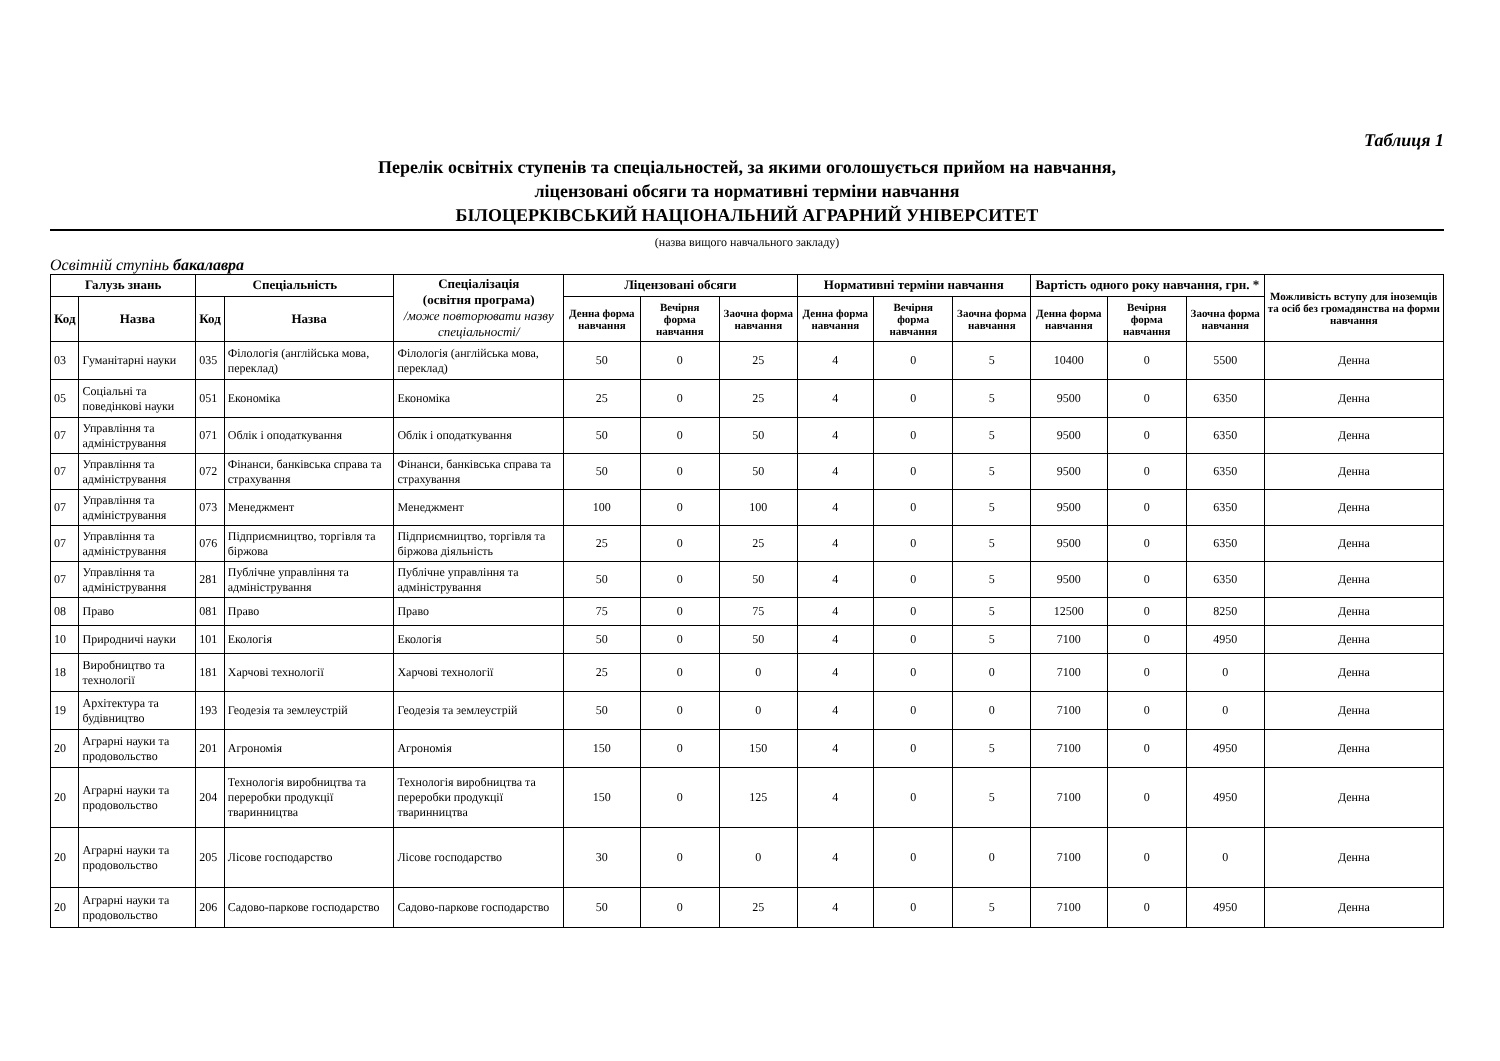Таблиця 1
Перелік освітніх ступенів та спеціальностей, за якими оголошується прийом на навчання,
ліцензовані обсяги та нормативні терміни навчання
БІЛОЦЕРКІВСЬКИЙ НАЦІОНАЛЬНИЙ АГРАРНИЙ УНІВЕРСИТЕТ
(назва вищого навчального закладу)
Освітній ступінь бакалавра
| Галузь знань | | Спеціальність | | Спеціалізація (освітня програма) /може повторювати назву спеціальності/ | Ліцензовані обсяги | | | Нормативні терміни навчання | | | Вартість одного року навчання, грн. * | | | Можливість вступу для іноземців та осіб без громадянства на форми навчання |
| --- | --- | --- | --- | --- | --- | --- | --- | --- | --- | --- | --- | --- | --- | --- |
| Код | Назва | Код | Назва | | Денна форма навчання | Вечірня форма навчання | Заочна форма навчання | Денна форма навчання | Вечірня форма навчання | Заочна форма навчання | Денна форма навчання | Вечірня форма навчання | Заочна форма навчання | |
| 03 | Гуманітарні науки | 035 | Філологія (англійська мова, переклад) | Філологія (англійська мова, переклад) | 50 | 0 | 25 | 4 | 0 | 5 | 10400 | 0 | 5500 | Денна |
| 05 | Соціальні та поведінкові науки | 051 | Економіка | Економіка | 25 | 0 | 25 | 4 | 0 | 5 | 9500 | 0 | 6350 | Денна |
| 07 | Управління та адміністрування | 071 | Облік і оподаткування | Облік і оподаткування | 50 | 0 | 50 | 4 | 0 | 5 | 9500 | 0 | 6350 | Денна |
| 07 | Управління та адміністрування | 072 | Фінанси, банківська справа та страхування | Фінанси, банківська справа та страхування | 50 | 0 | 50 | 4 | 0 | 5 | 9500 | 0 | 6350 | Денна |
| 07 | Управління та адміністрування | 073 | Менеджмент | Менеджмент | 100 | 0 | 100 | 4 | 0 | 5 | 9500 | 0 | 6350 | Денна |
| 07 | Управління та адміністрування | 076 | Підприємництво, торгівля та біржова | Підприємництво, торгівля та біржова діяльність | 25 | 0 | 25 | 4 | 0 | 5 | 9500 | 0 | 6350 | Денна |
| 07 | Управління та адміністрування | 281 | Публічне управління та адміністрування | Публічне управління та адміністрування | 50 | 0 | 50 | 4 | 0 | 5 | 9500 | 0 | 6350 | Денна |
| 08 | Право | 081 | Право | Право | 75 | 0 | 75 | 4 | 0 | 5 | 12500 | 0 | 8250 | Денна |
| 10 | Природничі науки | 101 | Екологія | Екологія | 50 | 0 | 50 | 4 | 0 | 5 | 7100 | 0 | 4950 | Денна |
| 18 | Виробництво та технології | 181 | Харчові технології | Харчові технології | 25 | 0 | 0 | 4 | 0 | 0 | 7100 | 0 | 0 | Денна |
| 19 | Архітектура та будівництво | 193 | Геодезія та землеустрій | Геодезія та землеустрій | 50 | 0 | 0 | 4 | 0 | 0 | 7100 | 0 | 0 | Денна |
| 20 | Аграрні науки та продовольство | 201 | Агрономія | Агрономія | 150 | 0 | 150 | 4 | 0 | 5 | 7100 | 0 | 4950 | Денна |
| 20 | Аграрні науки та продовольство | 204 | Технологія виробництва та переробки продукції тваринництва | Технологія виробництва та переробки продукції тваринництва | 150 | 0 | 125 | 4 | 0 | 5 | 7100 | 0 | 4950 | Денна |
| 20 | Аграрні науки та продовольство | 205 | Лісове господарство | Лісове господарство | 30 | 0 | 0 | 4 | 0 | 0 | 7100 | 0 | 0 | Денна |
| 20 | Аграрні науки та продовольство | 206 | Садово-паркове господарство | Садово-паркове господарство | 50 | 0 | 25 | 4 | 0 | 5 | 7100 | 0 | 4950 | Денна |